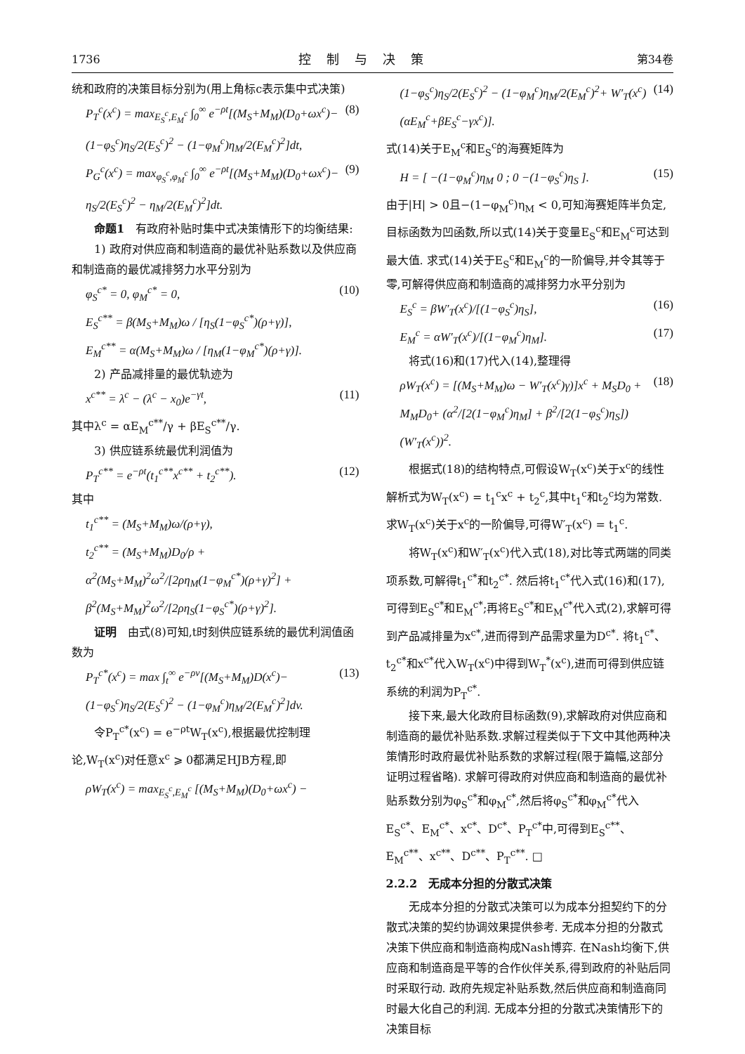1736 控制与决策 第34卷
统和政府的决策目标分别为(用上角标c表示集中式决策)
P<sub>T</sub><sup>c</sup>(x<sup>c</sup>) = max<sub>E<sub>S</sub><sup>c</sup>,E<sub>M</sub><sup>c</sup></sub> ∫<sub>0</sub><sup>∞</sup> e<sup>−ρt</sup>[(M<sub>S</sub>+M<sub>M</sub>)(D<sub>0</sub>+ωx<sup>c</sup>)− (1−φ<sub>S</sub><sup>c</sup>)η<sub>S</sub>/2(E<sub>S</sub><sup>c</sup>)<sup>2</sup> − (1−φ<sub>M</sub><sup>c</sup>)η<sub>M</sub>/2(E<sub>M</sub><sup>c</sup>)<sup>2</sup>]dt, (8)
P<sub>G</sub><sup>c</sup>(x<sup>c</sup>) = max<sub>φ<sub>S</sub><sup>c</sup>,φ<sub>M</sub><sup>c</sup></sub> ∫<sub>0</sub><sup>∞</sup> e<sup>−ρt</sup>[(M<sub>S</sub>+M<sub>M</sub>)(D<sub>0</sub>+ωx<sup>c</sup>)− η<sub>S</sub>/2(E<sub>S</sub><sup>c</sup>)<sup>2</sup> − η<sub>M</sub>/2(E<sub>M</sub><sup>c</sup>)<sup>2</sup>]dt. (9)
命题1　有政府补贴时集中式决策情形下的均衡结果:
1) 政府对供应商和制造商的最优补贴系数以及供应商和制造商的最优减排努力水平分别为
φ<sub>S</sub><sup>c*</sup> = 0, φ<sub>M</sub><sup>c*</sup> = 0,
E<sub>S</sub><sup>c**</sup> = β(M<sub>S</sub>+M<sub>M</sub>)ω / [η<sub>S</sub>(1−φ<sub>S</sub><sup>c*</sup>)(ρ+γ)],
E<sub>M</sub><sup>c**</sup> = α(M<sub>S</sub>+M<sub>M</sub>)ω / [η<sub>M</sub>(1−φ<sub>M</sub><sup>c*</sup>)(ρ+γ)]. (10)
2) 产品减排量的最优轨迹为
x<sup>c**</sup> = λ<sup>c</sup> − (λ<sup>c</sup> − x<sub>0</sub>)e<sup>−γt</sup>, (11)
其中λ<sup>c</sup> = αE<sub>M</sub><sup>c**</sup>/γ + βE<sub>S</sub><sup>c**</sup>/γ.
3) 供应链系统最优利润值为
P<sub>T</sub><sup>c**</sup> = e<sup>−ρt</sup>(t<sub>1</sub><sup>c**</sup>x<sup>c**</sup> + t<sub>2</sub><sup>c**</sup>). (12)
其中
t<sub>1</sub><sup>c**</sup> = (M<sub>S</sub>+M<sub>M</sub>)ω/(ρ+γ),
t<sub>2</sub><sup>c**</sup> = (M<sub>S</sub>+M<sub>M</sub>)D<sub>0</sub>/ρ + α<sup>2</sup>(M<sub>S</sub>+M<sub>M</sub>)<sup>2</sup>ω<sup>2</sup>/[2ρη<sub>M</sub>(1−φ<sub>M</sub><sup>c*</sup>)(ρ+γ)<sup>2</sup>] + β<sup>2</sup>(M<sub>S</sub>+M<sub>M</sub>)<sup>2</sup>ω<sup>2</sup>/[2ρη<sub>S</sub>(1−φ<sub>S</sub><sup>c*</sup>)(ρ+γ)<sup>2</sup>].
证明　由式(8)可知,t时刻供应链系统的最优利润值函数为
P<sub>T</sub><sup>c*</sup>(x<sup>c</sup>) = max ∫<sub>t</sub><sup>∞</sup> e<sup>−ρv</sup>[(M<sub>S</sub>+M<sub>M</sub>)D(x<sup>c</sup>)− (1−φ<sub>S</sub><sup>c</sup>)η<sub>S</sub>/2(E<sub>S</sub><sup>c</sup>)<sup>2</sup> − (1−φ<sub>M</sub><sup>c</sup>)η<sub>M</sub>/2(E<sub>M</sub><sup>c</sup>)<sup>2</sup>]dv. (13)
令P<sub>T</sub><sup>c*</sup>(x<sup>c</sup>) = e<sup>−ρt</sup>W<sub>T</sub>(x<sup>c</sup>),根据最优控制理论,W<sub>T</sub>(x<sup>c</sup>)对任意x<sup>c</sup> ⩾ 0都满足HJB方程,即
ρW<sub>T</sub>(x<sup>c</sup>) = max<sub>E<sub>S</sub><sup>c</sup>,E<sub>M</sub><sup>c</sup></sub> [(M<sub>S</sub>+M<sub>M</sub>)(D<sub>0</sub>+ωx<sup>c</sup>) −
(1−φ<sub>S</sub><sup>c</sup>)η<sub>S</sub>/2(E<sub>S</sub><sup>c</sup>)<sup>2</sup> − (1−φ<sub>M</sub><sup>c</sup>)η<sub>M</sub>/2(E<sub>M</sub><sup>c</sup>)<sup>2</sup>+ W′<sub>T</sub>(x<sup>c</sup>)(αE<sub>M</sub><sup>c</sup>+βE<sub>S</sub><sup>c</sup>−γx<sup>c</sup>)]. (14)
式(14)关于E<sub>M</sub><sup>c</sup>和E<sub>S</sub><sup>c</sup>的海赛矩阵为
H = [ −(1−φ<sub>M</sub><sup>c</sup>)η<sub>M</sub> 0 ; 0 −(1−φ<sub>S</sub><sup>c</sup>)η<sub>S</sub> ]. (15)
由于|H| > 0且−(1−φ<sub>M</sub><sup>c</sup>)η<sub>M</sub> < 0,可知海赛矩阵半负定,目标函数为凹函数,所以式(14)关于变量E<sub>S</sub><sup>c</sup>和E<sub>M</sub><sup>c</sup>可达到最大值. 求式(14)关于E<sub>S</sub><sup>c</sup>和E<sub>M</sub><sup>c</sup>的一阶偏导,并令其等于零,可解得供应商和制造商的减排努力水平分别为
E<sub>S</sub><sup>c</sup> = βW′<sub>T</sub>(x<sup>c</sup>)/[(1−φ<sub>S</sub><sup>c</sup>)η<sub>S</sub>], (16)
E<sub>M</sub><sup>c</sup> = αW′<sub>T</sub>(x<sup>c</sup>)/[(1−φ<sub>M</sub><sup>c</sup>)η<sub>M</sub>]. (17)
将式(16)和(17)代入(14),整理得
ρW<sub>T</sub>(x<sup>c</sup>) = [(M<sub>S</sub>+M<sub>M</sub>)ω − W′<sub>T</sub>(x<sup>c</sup>)γ)]x<sup>c</sup> + M<sub>S</sub>D<sub>0</sub> + M<sub>M</sub>D<sub>0</sub>+ (α<sup>2</sup>/[2(1−φ<sub>M</sub><sup>c</sup>)η<sub>M</sub>] + β<sup>2</sup>/[2(1−φ<sub>S</sub><sup>c</sup>)η<sub>S</sub>])(W′<sub>T</sub>(x<sup>c</sup>))<sup>2</sup>. (18)
根据式(18)的结构特点,可假设W<sub>T</sub>(x<sup>c</sup>)关于x<sup>c</sup>的线性解析式为W<sub>T</sub>(x<sup>c</sup>) = t<sub>1</sub><sup>c</sup>x<sup>c</sup> + t<sub>2</sub><sup>c</sup>,其中t<sub>1</sub><sup>c</sup>和t<sub>2</sub><sup>c</sup>均为常数. 求W<sub>T</sub>(x<sup>c</sup>)关于x<sup>c</sup>的一阶偏导,可得W′<sub>T</sub>(x<sup>c</sup>) = t<sub>1</sub><sup>c</sup>.
将W<sub>T</sub>(x<sup>c</sup>)和W′<sub>T</sub>(x<sup>c</sup>)代入式(18),对比等式两端的同类项系数,可解得t<sub>1</sub><sup>c*</sup>和t<sub>2</sub><sup>c*</sup>. 然后将t<sub>1</sub><sup>c*</sup>代入式(16)和(17),可得到E<sub>S</sub><sup>c*</sup>和E<sub>M</sub><sup>c*</sup>;再将E<sub>S</sub><sup>c*</sup>和E<sub>M</sub><sup>c*</sup>代入式(2),求解可得到产品减排量为x<sup>c*</sup>,进而得到产品需求量为D<sup>c*</sup>. 将t<sub>1</sub><sup>c*</sup>、t<sub>2</sub><sup>c*</sup>和x<sup>c*</sup>代入W<sub>T</sub>(x<sup>c</sup>)中得到W<sub>T</sub><sup>*</sup>(x<sup>c</sup>),进而可得到供应链系统的利润为P<sub>T</sub><sup>c*</sup>.
接下来,最大化政府目标函数(9),求解政府对供应商和制造商的最优补贴系数.求解过程类似于下文中其他两种决策情形时政府最优补贴系数的求解过程(限于篇幅,这部分证明过程省略). 求解可得政府对供应商和制造商的最优补贴系数分别为φ<sub>S</sub><sup>c*</sup>和φ<sub>M</sub><sup>c*</sup>,然后将φ<sub>S</sub><sup>c*</sup>和φ<sub>M</sub><sup>c*</sup>代入E<sub>S</sub><sup>c*</sup>、E<sub>M</sub><sup>c*</sup>、x<sup>c*</sup>、D<sup>c*</sup>、P<sub>T</sub><sup>c*</sup>中,可得到E<sub>S</sub><sup>c**</sup>、E<sub>M</sub><sup>c**</sup>、x<sup>c**</sup>、D<sup>c**</sup>、P<sub>T</sub><sup>c**</sup>. □
2.2.2　无成本分担的分散式决策
无成本分担的分散式决策可以为成本分担契约下的分散式决策的契约协调效果提供参考. 无成本分担的分散式决策下供应商和制造商构成Nash博弈. 在Nash均衡下,供应商和制造商是平等的合作伙伴关系,得到政府的补贴后同时采取行动. 政府先规定补贴系数,然后供应商和制造商同时最大化自己的利润. 无成本分担的分散式决策情形下的决策目标